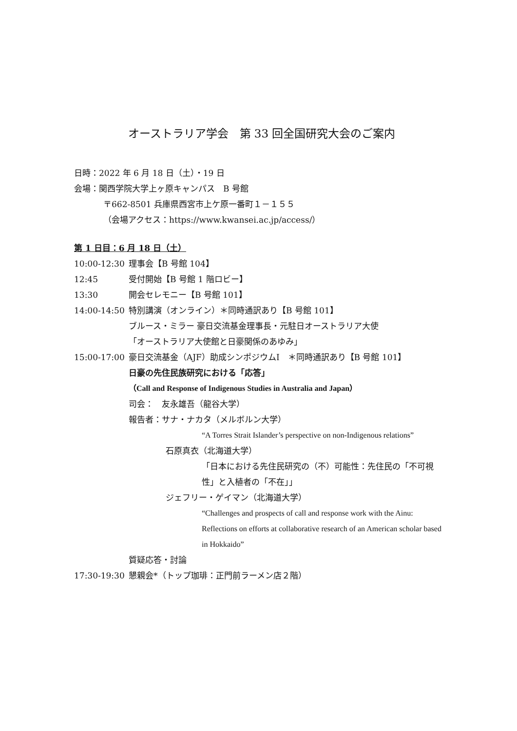オーストラリア学会　第 33 回全国研究大会のご案内
日時：2022 年 6 月 18 日（土）・19 日
会場：関西学院大学上ヶ原キャンパス　B 号館
〒662-8501 兵庫県西宮市上ケ原一番町１－１５５
（会場アクセス：https://www.kwansei.ac.jp/access/）
第 1 日目：6 月 18 日（土）
10:00-12:30 理事会【B 号館 104】
12:45 受付開始【B 号館 1 階ロビー】
13:30 開会セレモニー【B 号館 101】
14:00-14:50 特別講演（オンライン）＊同時通訳あり【B 号館 101】
ブルース・ミラー 豪日交流基金理事長・元駐日オーストラリア大使
「オーストラリア大使館と日豪関係のあゆみ」
15:00-17:00 豪日交流基金（AJF）助成シンポジウムⅠ　＊同時通訳あり【B 号館 101】
日豪の先住民族研究における「応答」
（Call and Response of Indigenous Studies in Australia and Japan）
司会：　友永雄吾（龍谷大学）
報告者：サナ・ナカタ（メルボルン大学）
“A Torres Strait Islander’s perspective on non-Indigenous relations”
石原真衣（北海道大学）
「日本における先住民研究の（不）可能性：先住民の「不可視性」と入植者の「不在」」
ジェフリー・ゲイマン（北海道大学）
“Challenges and prospects of call and response work with the Ainu: Reflections on efforts at collaborative research of an American scholar based in Hokkaido”
質疑応答・討論
17:30-19:30 懇親会*（トップ珈琲：正門前ラーメン店２階）